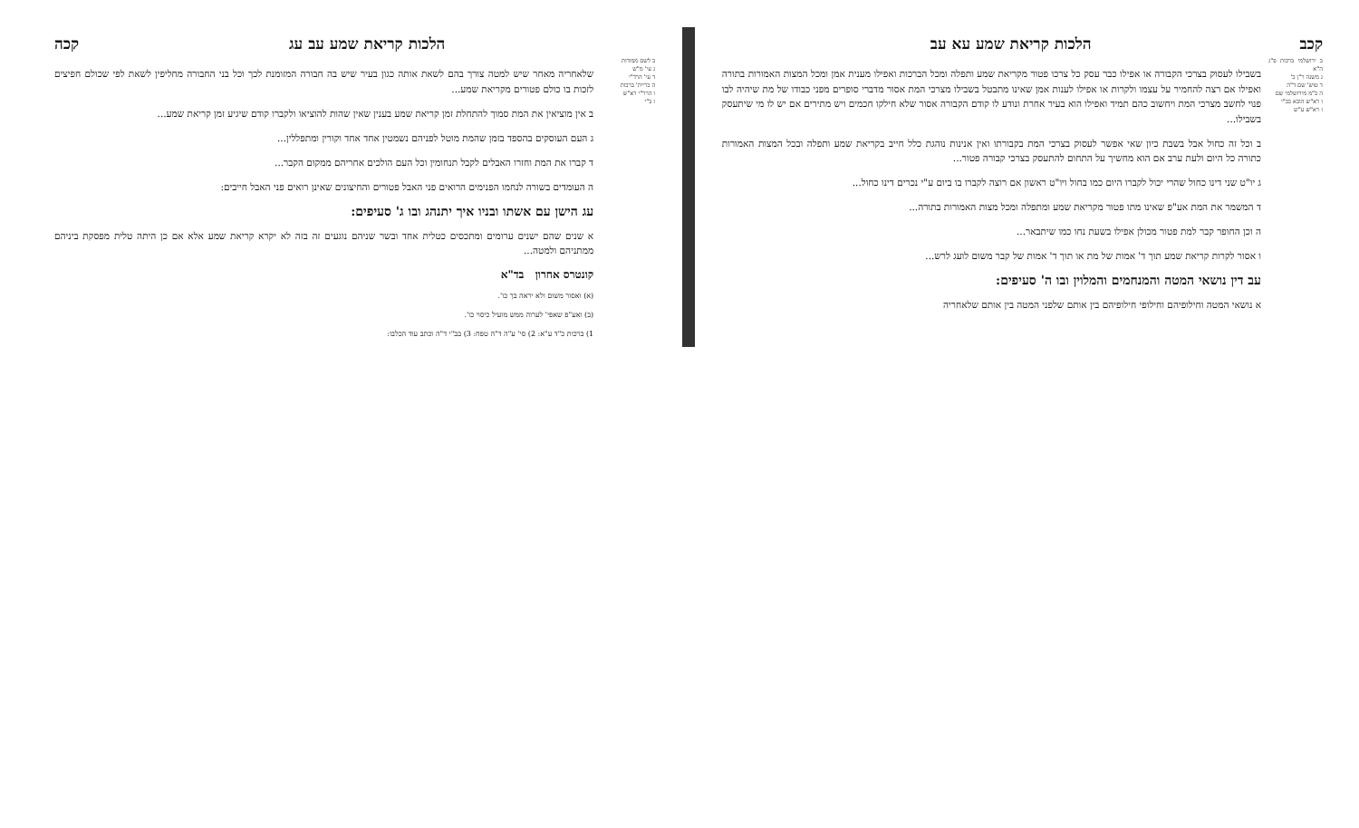קכב הלכות קריאת שמע עא עב
ב ירושלמי ברכות פ"ג ה"א
ג משנה ר"ן כ'
ד טוש' שם ד"ה
ה כ"מ מירושלמי שם
ו רא"ש הובא בכ"י
ז רא"ש ע"ש
בשבילו לעסוק בצרכי הקבורה או אפילו כבר עסק כל צרכו פטור מקריאת שמע ותפלה ומכל הברכות ואפילו מענית אמן ומכל המצות האמורות בתורה ואפילו אם רצה להחמיר על עצמו ולקרות או אפילו לענות אמן שאינו מתבטל בשבילו מצרכי המת אסור מדברי סופרים מפני כבודו של מת שיהיה לבו פנוי לחשב מצרכי המת ויחשוב כהם תמיד ואפילו הוא בעיר אחרת ונודע לו קודם הקבורה אסור שלא חילקו חכמים ויש מתירים אם יש לו מי שיתעסק בשבילו...
ב וכל זה כחול אבל בשבת כיון שאי אפשר לעסוק בצרכי המת בקבורתו ואין אנינות נוהגת כלל חייב בקריאת שמע ותפלה ובכל המצות האמורות כתורה כל היום ולעת ערב אם הוא מחשיך על התחום להתעסק בצרכי קבורה פטור...
ג יו"ט שני דינו כחול שהרי יכול לקברו היום כמו בחול ויו"ט ראשון אם רוצה לקברו בו ביום ע"י נכרים דינו כחול...
ד המשמר את המת אע"פ שאינו מתו פטור מקריאת שמע ומתפלה ומכל מצות האמורות בתורה...
ה וכן החופר קבר למת פטור מכולן אפילו בשעת נחו כמו שיתבאר...
ו אסור לקרות קריאת שמע תוך ד' אמות של מת או תוך ד' אמות של קבר משום לועג לרש...
עב דין נושאי המטה והמנחמים והמלוין ובו ה' סעיפים:
א נושאי המטה וחילופיהם וחילופי חילופיהם בין אותם שלפני המטה בין אותם שלאחריה
הלכות קריאת שמע עב עג קכה
ב לשם ממודות
ג עי' מ"ש
ד עי' הרד"י
ה בריית' ברכות
ו הרר"י רא"ש
ז ב"י
שלאחריה מאחר שיש למטה צורך בהם לשאת אותה כגון בעיר שיש בה חבורה המזומנת לכך וכל בני החבורה מחליפין לשאת לפי שכולם חפיצים לזכות בו כולם פטורים מקריאת שמע...
ב אין מוציאין את המת סמוך להתחלת זמן קריאת שמע בענין שאין שהות להוציאו ולקברו קודם שיגיע זמן קריאת שמע...
ג העם העוסקים בהספד בזמן שהמת מוטל לפניהם נשמטין אחד אחד וקורין ומתפללין...
ד קברו את המת וחזרו האבלים לקבל תנחומין וכל העם הולכים אחריהם ממקום הקבר...
ה העומדים בשורה לנחמו הפנימים הרואים פני האבל פטורים והחיצונים שאינן רואים פני האבל חייבים:
עג הישן עם אשתו ובניו איך יתנהג ובו ג' סעיפים:
א שנים שהם ישנים ערומים ומתכסים כטלית אחד ובשר שניהם נוגעים זה בזה לא יקרא קריאת שמע אלא אם כן היתה טלית מפסקת ביניהם ממתניהם ולמטה...
קונטרס אחרון בד"א
(א) ואסור משום ולא יראה בך כו'.
(ב) ואע"פ שאפי' לערוה ממש מועיל כיסוי כו'.
1) ברכות כ"ד ע"א: 2) סי' ע"ה ד"ה טפח: 3) בב"י ד"ה וכתב עוד הכלבו: